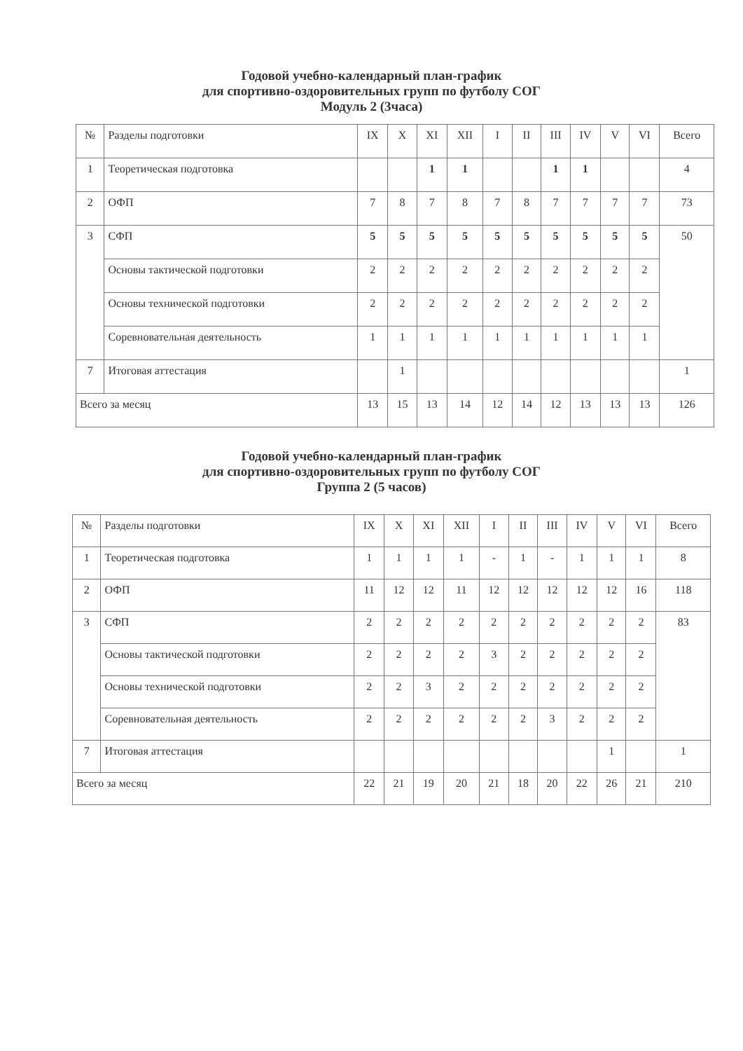Годовой учебно-календарный план-график
для спортивно-оздоровительных групп по футболу СОГ
Модуль 2 (3часа)
| № | Разделы подготовки | IX | X | XI | XII | I | II | III | IV | V | VI | Всего |
| --- | --- | --- | --- | --- | --- | --- | --- | --- | --- | --- | --- | --- |
| 1 | Теоретическая подготовка | | | 1 | 1 | | | 1 | 1 | | | 4 |
| 2 | ОФП | 7 | 8 | 7 | 8 | 7 | 8 | 7 | 7 | 7 | 7 | 73 |
| 3 | СФП | 5 | 5 | 5 | 5 | 5 | 5 | 5 | 5 | 5 | 5 | 50 |
| | Основы тактической подготовки | 2 | 2 | 2 | 2 | 2 | 2 | 2 | 2 | 2 | 2 | |
| | Основы технической подготовки | 2 | 2 | 2 | 2 | 2 | 2 | 2 | 2 | 2 | 2 | |
| | Соревновательная деятельность | 1 | 1 | 1 | 1 | 1 | 1 | 1 | 1 | 1 | 1 | |
| 7 | Итоговая аттестация | | 1 | | | | | | | | | 1 |
| Всего за месяц | | 13 | 15 | 13 | 14 | 12 | 14 | 12 | 13 | 13 | 13 | 126 |
Годовой учебно-календарный план-график
для спортивно-оздоровительных групп по футболу СОГ
Группа 2 (5 часов)
| № | Разделы подготовки | IX | X | XI | XII | I | II | III | IV | V | VI | Всего |
| --- | --- | --- | --- | --- | --- | --- | --- | --- | --- | --- | --- | --- |
| 1 | Теоретическая подготовка | 1 | 1 | 1 | 1 | - | 1 | - | 1 | 1 | 1 | 8 |
| 2 | ОФП | 11 | 12 | 12 | 11 | 12 | 12 | 12 | 12 | 12 | 16 | 118 |
| 3 | СФП | 2 | 2 | 2 | 2 | 2 | 2 | 2 | 2 | 2 | 2 | 83 |
| | Основы тактической подготовки | 2 | 2 | 2 | 2 | 3 | 2 | 2 | 2 | 2 | 2 | |
| | Основы технической подготовки | 2 | 2 | 3 | 2 | 2 | 2 | 2 | 2 | 2 | 2 | |
| | Соревновательная деятельность | 2 | 2 | 2 | 2 | 2 | 2 | 3 | 2 | 2 | 2 | |
| 7 | Итоговая аттестация | | | | | | | | | 1 | | 1 |
| Всего за месяц | | 22 | 21 | 19 | 20 | 21 | 18 | 20 | 22 | 26 | 21 | 210 |